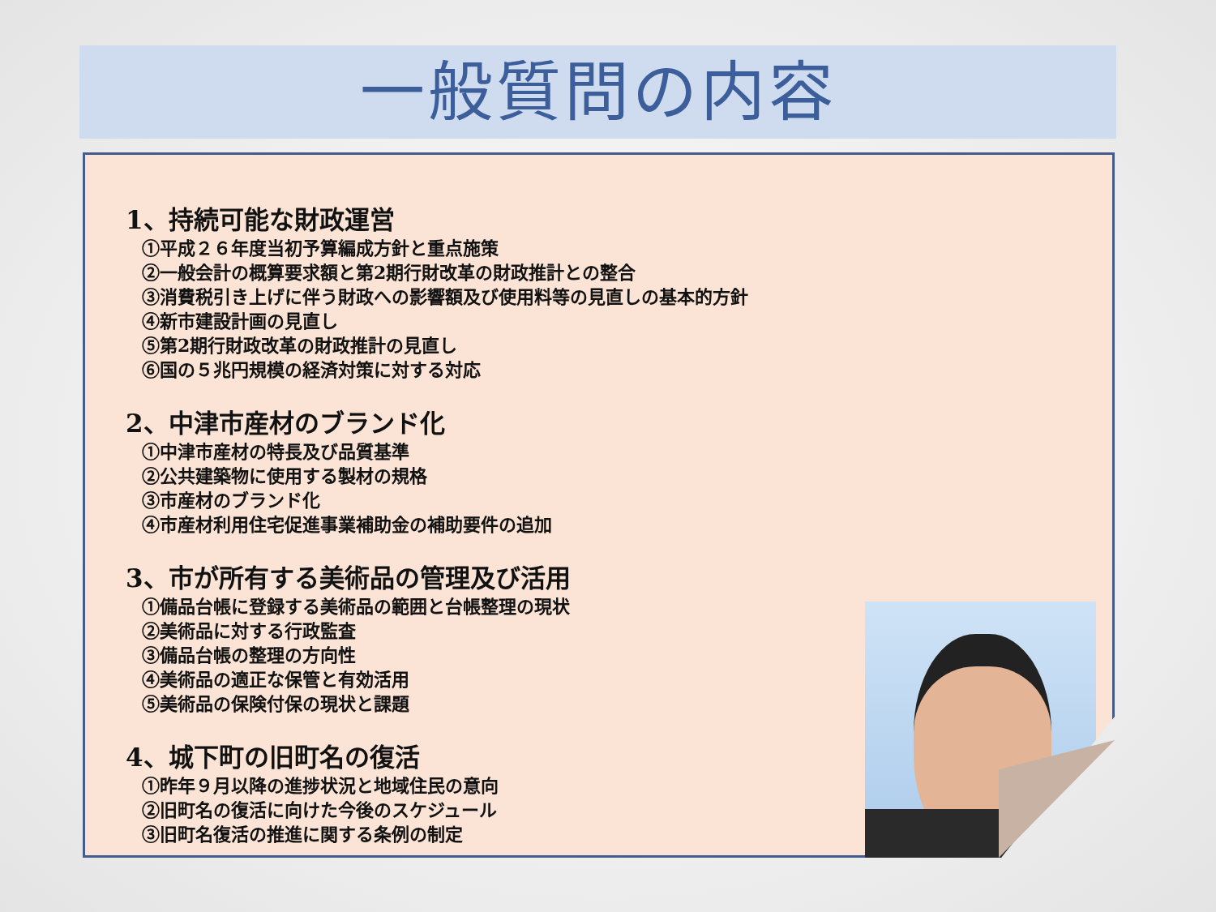一般質問の内容
1、持続可能な財政運営
①平成２６年度当初予算編成方針と重点施策
②一般会計の概算要求額と第2期行財改革の財政推計との整合
③消費税引き上げに伴う財政への影響額及び使用料等の見直しの基本的方針
④新市建設計画の見直し
⑤第2期行財政改革の財政推計の見直し
⑥国の５兆円規模の経済対策に対する対応
2、中津市産材のブランド化
①中津市産材の特長及び品質基準
②公共建築物に使用する製材の規格
③市産材のブランド化
④市産材利用住宅促進事業補助金の補助要件の追加
3、市が所有する美術品の管理及び活用
①備品台帳に登録する美術品の範囲と台帳整理の現状
②美術品に対する行政監査
③備品台帳の整理の方向性
④美術品の適正な保管と有効活用
⑤美術品の保険付保の現状と課題
4、城下町の旧町名の復活
①昨年９月以降の進捗状況と地域住民の意向
②旧町名の復活に向けた今後のスケジュール
③旧町名復活の推進に関する条例の制定